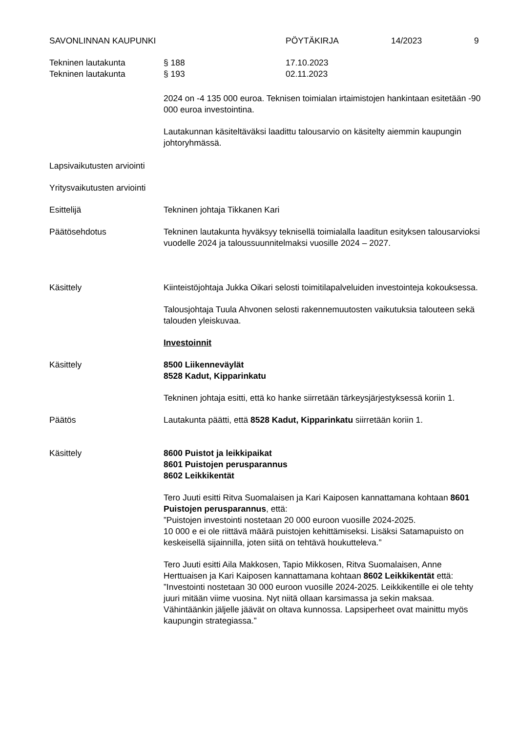SAVONLINNAN KAUPUNKI PÖYTÄKIRJA 14/2023 9
Tekninen lautakunta § 188 17.10.2023
Tekninen lautakunta § 193 02.11.2023
2024 on -4 135 000 euroa. Teknisen toimialan irtaimistojen hankintaan esitetään -90 000 euroa investointina.
Lautakunnan käsiteltäväksi laadittu talousarvio on käsitelty aiemmin kaupungin johtoryhmässä.
Lapsivaikutusten arviointi
Yritysvaikutusten arviointi
Esittelijä Tekninen johtaja Tikkanen Kari
Päätösehdotus Tekninen lautakunta hyväksyy teknisellä toimialalla laaditun esityksen talousarvioksi vuodelle 2024 ja taloussuunnitelmaksi vuosille 2024 – 2027.
Käsittely Kiinteistöjohtaja Jukka Oikari selosti toimitilapalveluiden investointeja kokouksessa.
Talousjohtaja Tuula Ahvonen selosti rakennemuutosten vaikutuksia talouteen sekä talouden yleiskuvaa.
Investoinnit
Käsittely 8500 Liikenneväylät
8528 Kadut, Kipparinkatu
Tekninen johtaja esitti, että ko hanke siirretään tärkeysjärjestyksessä koriin 1.
Päätös Lautakunta päätti, että 8528 Kadut, Kipparinkatu siirretään koriin 1.
Käsittely 8600 Puistot ja leikkipaikat
8601 Puistojen perusparannus
8602 Leikkikentät
Tero Juuti esitti Ritva Suomalaisen ja Kari Kaiposen kannattamana kohtaan 8601 Puistojen perusparannus, että:
”Puistojen investointi nostetaan 20 000 euroon vuosille 2024-2025.
10 000 e ei ole riittävä määrä puistojen kehittämiseksi. Lisäksi Satamapuisto on keskeisellä sijainnilla, joten siitä on tehtävä houkutteleva.”
Tero Juuti esitti Aila Makkosen, Tapio Mikkosen, Ritva Suomalaisen, Anne Herttuaisen ja Kari Kaiposen kannattamana kohtaan 8602 Leikkikentät että:
”Investointi nostetaan 30 000 euroon vuosille 2024-2025. Leikkikentille ei ole tehty juuri mitään viime vuosina. Nyt niitä ollaan karsimassa ja sekin maksaa. Vähintäänkin jäljelle jäävät on oltava kunnossa. Lapsiperheet ovat mainittu myös kaupungin strategiassa.”